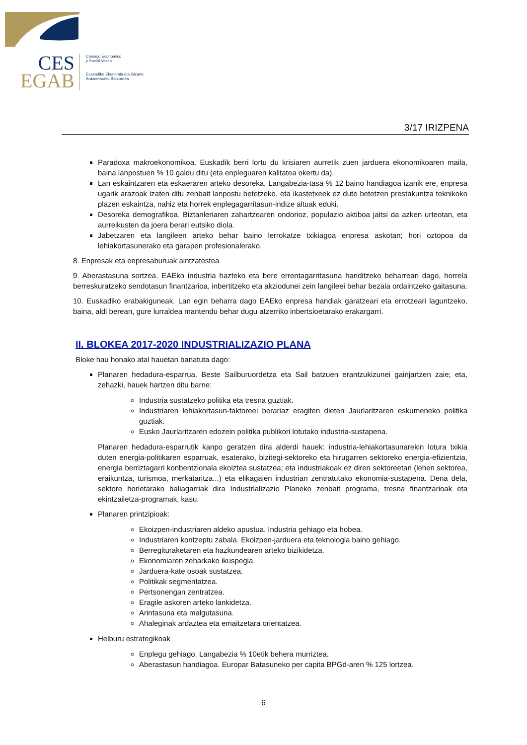CES
EGAB
Consejo Económico
y Social Vasco
Euskadiko Ekonomia eta Gizarte
Arazoetarako Batzordea
3/17 IRIZPENA
Paradoxa makroekonomikoa. Euskadik berri lortu du krisiaren aurretik zuen jarduera ekonomikoaren maila, baina lanpostuen % 10 galdu ditu (eta enpleguaren kalitatea okertu da).
Lan eskaintzaren eta eskaeraren arteko desoreka. Langabezia-tasa % 12 baino handiagoa izanik ere, enpresa ugarik arazoak izaten ditu zenbait lanpostu betetzeko, eta ikastetxeek ez dute betetzen prestakuntza teknikoko plazen eskaintza, nahiz eta horrek enplegagarritasun-indize altuak eduki.
Desoreka demografikoa. Biztanleriaren zahartzearen ondorioz, populazio aktiboa jaitsi da azken urteotan, eta aurreikusten da joera berari eutsiko diola.
Jabetzaren eta langileen arteko behar baino lerrokatze txikiagoa enpresa askotan; hori oztopoa da lehiakortasunerako eta garapen profesionalerako.
8. Enpresak eta enpresaburuak aintzatestea
9. Aberastasuna sortzea. EAEko industria hazteko eta bere errentagarritasuna handitzeko beharrean dago, horrela berreskuratzeko sendotasun finantzarioa, inbertitzeko eta akziodunei zein langileei behar bezala ordaintzeko gaitasuna.
10. Euskadiko erabakiguneak. Lan egin beharra dago EAEko enpresa handiak garatzeari eta errotzeari laguntzeko, baina, aldi berean, gure lurraldea mantendu behar dugu atzerriko inbertsioetarako erakargarri.
II. BLOKEA 2017-2020 INDUSTRIALIZAZIO PLANA
Bloke hau honako atal hauetan banatuta dago:
Planaren hedadura-esparrua. Beste Sailburuordetza eta Sail batzuen erantzukizunei gainjartzen zaie; eta, zehazki, hauek hartzen ditu barne:
Industria sustatzeko politika eta tresna guztiak.
Industriaren lehiakortasun-faktoreei berariaz eragiten dieten Jaurlaritzaren eskumeneko politika guztiak.
Eusko Jaurlaritzaren edozein politika publikori lotutako industria-sustapena.
Planaren hedadura-esparrutik kanpo geratzen dira alderdi hauek: industria-lehiakortasunarekin lotura txikia duten energia-politikaren esparruak, esaterako, bizitegi-sektoreko eta hirugarren sektoreko energia-efizientzia, energia berriztagarri konbentzionala ekoiztea sustatzea; eta industriakoak ez diren sektoreetan (lehen sektorea, eraikuntza, turismoa, merkataritza...) eta elikagaien industrian zentratutako ekonomia-sustapena. Dena dela, sektore horietarako baliagarriak dira Industrializazio Planeko zenbait programa, tresna finantzarioak eta ekintzailetza-programak, kasu.
Planaren printzipioak:
Ekoizpen-industriaren aldeko apustua. Industria gehiago eta hobea.
Industriaren kontzeptu zabala. Ekoizpen-jarduera eta teknologia baino gehiago.
Berregituraketaren eta hazkundearen arteko bizikidetza.
Ekonomiaren zeharkako ikuspegia.
Jarduera-kate osoak sustatzea.
Politikak segmentatzea.
Pertsonengan zentratzea.
Eragile askoren arteko lankidetza.
Arintasuna eta malgutasuna.
Ahaleginak ardaztea eta emaitzetara orientatzea.
Helburu estrategikoak
Enplegu gehiago. Langabezia % 10etik behera murriztea.
Aberastasun handiagoa. Europar Batasuneko per capita BPGd-aren % 125 lortzea.
6